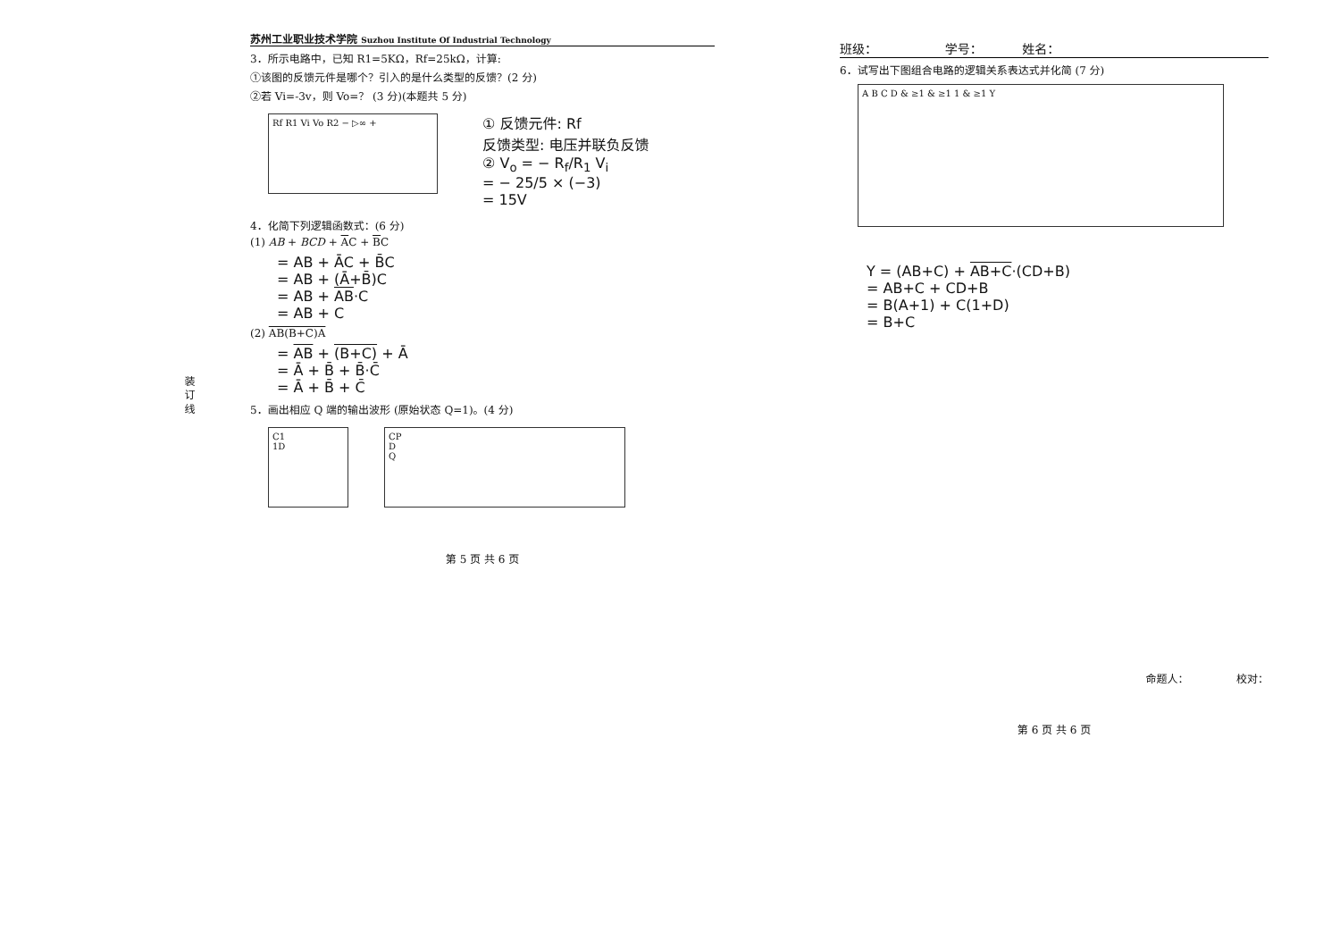装 订 线
苏州工业职业技术学院 Suzhou Institute Of Industrial Technology
3．所示电路中，已知 R1=5KΩ，Rf=25kΩ，计算:
①该图的反馈元件是哪个？引入的是什么类型的反馈？(2 分)
②若 Vi=-3v，则 Vo=？ (3 分)(本题共 5 分)
Rf R1 Vi Vo R2 − ▷∞ +
① 反馈元件: Rf
反馈类型: 电压并联负反馈
② V<sub>o</sub> = − R<sub>f</sub>/R<sub>1</sub> V<sub>i</sub>
= − 25/5 × (−3)
= 15V
4．化简下列逻辑函数式：(6 分)
(1) AB + BCD + AC + BC
= AB + ĀC + B̄C
= AB + (Ā+B̄)C
= AB + AB·C
= AB + C
(2) AB(B+C)A
= AB + (B+C) + Ā
= Ā + B̄ + B̄·C̄
= Ā + B̄ + C̄
5．画出相应 Q 端的输出波形 (原始状态 Q=1)。(4 分)
C1
1D
CP
D
Q
第 5 页 共 6 页
班级： 学号： 姓名：
6．试写出下图组合电路的逻辑关系表达式并化简 (7 分)
A B C D & ≥1 & ≥1 1 & ≥1 Y
Y = (AB+C) + AB+C·(CD+B)
= AB+C + CD+B
= B(A+1) + C(1+D)
= B+C
命题人： 校对：
第 6 页 共 6 页